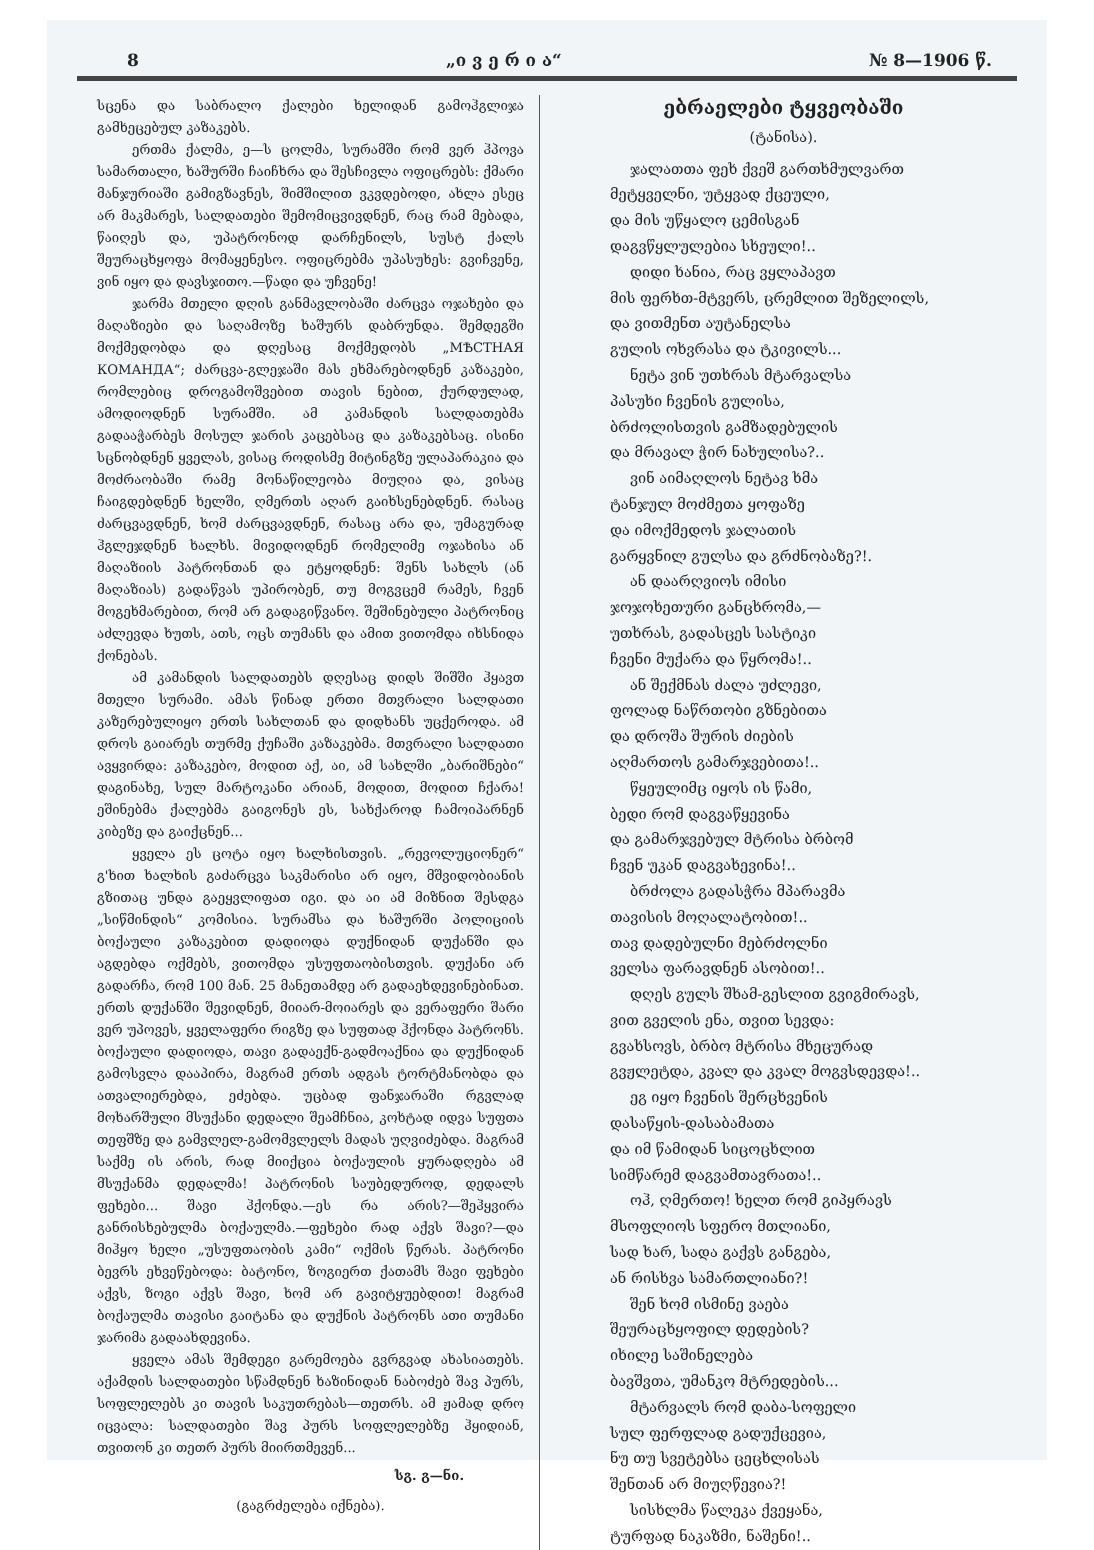8 „ი ვ ე რ ი ა“№ 8—1906 წ.
სცენა და საბრალო ქალები ხელიდან გამოჰგლიჯა გამხეცებულ კაზაკებს.
ერთმა ქალმა, ე—ს ცოლმა, სურამში რომ ვერ ჰპოვა სამართალი, ხაშურში ჩაიჩხრა და შესჩივლა ოფიცრებს: ქმარი მანჯურიაში გამიგზავნეს, შიმშილით ვკვდებოდი, ახლა ესეც არ მაკმარეს, სალდათები შემომიცვივდნენ, რაც რამ მებადა, წაიღეს და, უპატრონოდ დარჩენილს, სუსტ ქალს შეურაცხყოფა მომაყენესო. ოფიცრებმა უპასუხეს: გვიჩვენე, ვინ იყო და დავსჯითო.—წადი და უჩვენე!
ჯარმა მთელი დღის განმავლობაში ძარცვა ოჯახები და მაღაზიები და საღამოზე ხაშურს დაბრუნდა. შემდეგში მოქმედობდა და დღესაც მოქმედობს „МѢСТНАЯ КОМАНДА“; ძარცვა-გლეჯაში მას ეხმარებოდნენ კაზაკები, რომლებიც დროგამოშვებით თავის ნებით, ქურდულად, ამოდიოდნენ სურამში. ამ კამანდის სალდათებმა გადააჭარბეს მოსულ ჯარის კაცებსაც და კაზაკებსაც. ისინი სცნობდნენ ყველას, ვისაც როდისმე მიტინგზე ულაპარაკია და მოძრაობაში რამე მონაწილეობა მიუღია და, ვისაც ჩაიგდებდნენ ხელში, ღმერთს აღარ გაიხსენებდნენ. რასაც ძარცვავდნენ, ხომ ძარცვავდნენ, რასაც არა და, უმაგურად ჰგლეჯდნენ ხალხს. მივიდოდნენ რომელიმე ოჯახისა ან მაღაზიის პატრონთან და ეტყოდნენ: შენს სახლს (ან მაღაზიას) გადაწვას უპირობენ, თუ მოგვცემ რამეს, ჩვენ მოგეხმარებით, რომ არ გადაგიწვანო. შეშინებული პატრონიც აძლევდა ხუთს, ათს, ოცს თუმანს და ამით ვითომდა იხსნიდა ქონებას.
ამ კამანდის სალდათებს დღესაც დიდს შიშში ჰყავთ მთელი სურამი. ამას წინად ერთი მთვრალი სალდათი კაზერებულიყო ერთს სახლთან და დიდხანს უცქეროდა. ამ დროს გაიარეს თურმე ქუჩაში კაზაკებმა. მთვრალი სალდათი ავყვირდა: კაზაკებო, მოდით აქ, აი, ამ სახლში „ბარიშნები“ დაგინახე, სულ მარტოკანი არიან, მოდით, მოდით ჩქარა! ეშინებმა ქალებმა გაიგონეს ეს, სახქაროდ ჩამოიპარნენ კიბეზე და გაიქცნენ...
ყველა ეს ცოტა იყო ხალხისთვის. „რევოლუციონერ“ გ'ხით ხალხის გაძარცვა საკმარისი არ იყო, მშვიდობიანის გზითაც უნდა გაეყვლიფათ იგი. და აი ამ მიზნით შესდგა „სიწმინდის“ კომისია. სურამსა და ხაშურში პოლიციის ბოქაული კაზაკებით დადიოდა დუქნიდან დუქანში და აგდებდა ოქმებს, ვითომდა უსუფთაობისთვის. დუქანი არ გადარჩა, რომ 100 მან. 25 მანეთამდე არ გადაეხდევინებინათ. ერთს დუქანში შევიდნენ, მიიარ-მოიარეს და ვერაფერი შარი ვერ უპოვეს, ყველაფერი რიგზე და სუფთად ჰქონდა პატრონს. ბოქაული დადიოდა, თავი გადაექნ-გადმოაქნია და დუქნიდან გამოსვლა დააპირა, მაგრამ ერთს ადგას ტორტმანობდა და ათვალიერებდა, ეძებდა. უცბად ფანჯარაში რგვლად მოხარშული მსუქანი დედალი შეამჩნია, კოხტად იდვა სუფთა თეფშზე და გამვლელ-გამომვლელს მადას უღვიძებდა. მაგრამ საქმე ის არის, რად მიიქცია ბოქაულის ყურადღება ამ მსუქანმა დედალმა! პატრონის საუბედუროდ, დედალს ფეხები... შავი ჰქონდა.—ეს რა არის?—შეჰყვირა განრისხებულმა ბოქაულმა.—ფეხები რად აქვს შავი?—და მიჰყო ხელი „უსუფთაობის კამი“ ოქმის წერას. პატრონი ბევრს ეხვეწებოდა: ბატონო, ზოგიერთ ქათამს შავი ფეხები აქვს, ზოგი აქვს შავი, ხომ არ გავიტყუებდით! მაგრამ ბოქაულმა თავისი გაიტანა და დუქნის პატრონს ათი თუმანი ჯარიმა გადაახდევინა.
ყველა ამას შემდეგი გარემოება გვრგვად ახასიათებს. აქამდის სალდათები სწამდნენ ხაზინიდან ნაბოძებ შავ პურს, სოფლელებს კი თავის საკუთრებას—თეთრს. ამ ჟამად დრო იცვალა: სალდათები შავ პურს სოფლელებზე ჰყიდიან, თვითონ კი თეთრ პურს მიირთმევენ...
სგ. გ—ნი.
(გაგრძელება იქნება).
ებრაელები ტყვეობაში
(ტანისა).
ჯალათთა ფეხ ქვეშ გართხმულვართ
მეტყველნი, უტყვად ქცეული,
და მის უწყალო ცემისგან
დაგვწყლულებია სხეული!..
დიდი ხანია, რაც ვყლაპავთ
მის ფერხთ-მტვერს, ცრემლით შეზელილს,
და ვითმენთ აუტანელსა
გულის ოხვრასა და ტკივილს...
ნეტა ვინ უთხრას მტარვალსა
პასუხი ჩვენის გულისა,
ბრძოლისთვის გამზადებულის
და მრავალ ჭირ ნახულისა?..
ვინ აიმაღლოს ნეტავ ხმა
ტანჯულ მოძმეთა ყოფაზე
და იმოქმედოს ჯალათის
გარყვნილ გულსა და გრძნობაზე?!.
ან დაარღვიოს იმისი
ჯოჯოხეთური განცხრომა,—
უთხრას, გადასცეს სასტიკი
ჩვენი მუქარა და წყრომა!..
ან შექმნას ძალა უძლევი,
ფოლად ნაწრთობი გზნებითა
და დროშა შურის ძიების
აღმართოს გამარჯვებითა!..
წყეულიმც იყოს ის წამი,
ბედი რომ დაგვაწყევინა
და გამარჯვებულ მტრისა ბრბომ
ჩვენ უკან დაგვახევინა!..
ბრძოლა გადასჭრა მპარავმა
თავისის მოღალატობით!..
თავ დადებულნი მებრძოლნი
ველსა ფარავდნენ ასობით!..
დღეს გულს შხამ-გესლით გვიგმირავს,
ვით გველის ენა, თვით სევდა:
გვახსოვს, ბრბო მტრისა მხეცურად
გვჟლეტდა, კვალ და კვალ მოგვსდევდა!..
ეგ იყო ჩვენის შერცხვენის
დასაწყის-დასაბამათა
და იმ წამიდან სიცოცხლით
სიმწარემ დაგვამთავრათა!..
ოჰ, ღმერთო! ხელთ რომ გიპყრავს
მსოფლიოს სფერო მთლიანი,
სად ხარ, სადა გაქვს განგება,
ან რისხვა სამართლიანი?!
შენ ხომ ისმინე ვაება
შეურაცხყოფილ დედების?
იხილე საშინელება
ბავშვთა, უმანკო მტრედების...
მტარვალს რომ დაბა-სოფელი
სულ ფერფლად გადუქცევია,
ნუ თუ სვეტებსა ცეცხლისას
შენთან არ მიუღწევია?!
სისხლმა წალეკა ქვეყანა,
ტურფად ნაკაზმი, ნაშენი!..